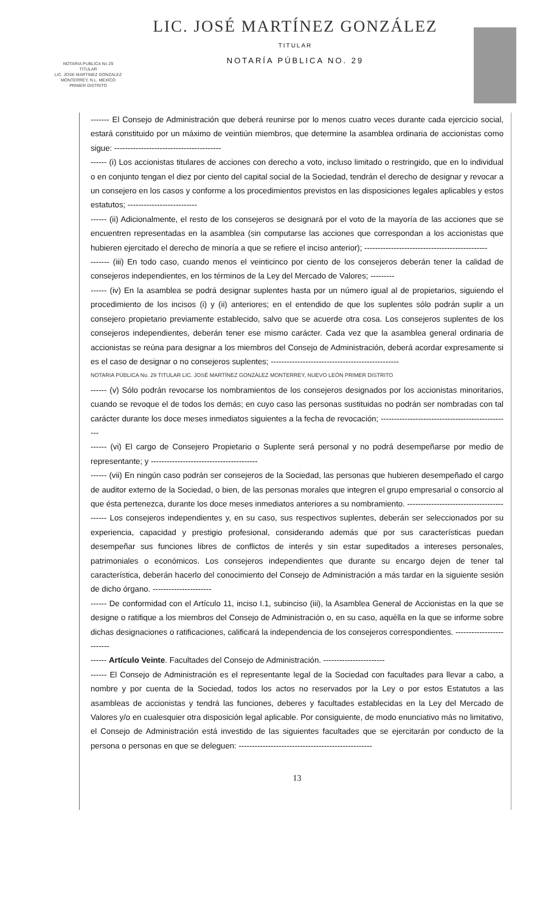NOTARIA PUBLICA No 29
TITULAR
LIC. JOSE MARTINEZ GONZALEZ
MONTERREY, N.L. MEXICO
PRIMER DISTRITO
LIC. JOSÉ MARTÍNEZ GONZÁLEZ
TITULAR
NOTARÍA PÚBLICA NO. 29
------- El Consejo de Administración que deberá reunirse por lo menos cuatro veces durante cada ejercicio social, estará constituido por un máximo de veintiún miembros, que determine la asamblea ordinaria de accionistas como sigue: ----------------------------------------
------ (i) Los accionistas titulares de acciones con derecho a voto, incluso limitado o restringido, que en lo individual o en conjunto tengan el diez por ciento del capital social de la Sociedad, tendrán el derecho de designar y revocar a un consejero en los casos y conforme a los procedimientos previstos en las disposiciones legales aplicables y estos estatutos; --------------------------
------ (ii) Adicionalmente, el resto de los consejeros se designará por el voto de la mayoría de las acciones que se encuentren representadas en la asamblea (sin computarse las acciones que correspondan a los accionistas que hubieren ejercitado el derecho de minoría a que se refiere el inciso anterior); ----------------------------------------------
------- (iii) En todo caso, cuando menos el veinticinco por ciento de los consejeros deberán tener la calidad de consejeros independientes, en los términos de la Ley del Mercado de Valores; ---------
------ (iv) En la asamblea se podrá designar suplentes hasta por un número igual al de propietarios, siguiendo el procedimiento de los incisos (i) y (ii) anteriores; en el entendido de que los suplentes sólo podrán suplir a un consejero propietario previamente establecido, salvo que se acuerde otra cosa. Los consejeros suplentes de los consejeros independientes, deberán tener ese mismo carácter. Cada vez que la asamblea general ordinaria de accionistas se reúna para designar a los miembros del Consejo de Administración, deberá acordar expresamente si es el caso de designar o no consejeros suplentes; ------------------------------------------------
NOTARIA PÚBLICA No. 29 TITULAR LIC. JOSÉ MARTÍNEZ GONZÁLEZ MONTERREY, NUEVO LEÓN PRIMER DISTRITO
------ (v) Sólo podrán revocarse los nombramientos de los consejeros designados por los accionistas minoritarios, cuando se revoque el de todos los demás; en cuyo caso las personas sustituidas no podrán ser nombradas con tal carácter durante los doce meses inmediatos siguientes a la fecha de revocación; -------------------------------------------------
------ (vi) El cargo de Consejero Propietario o Suplente será personal y no podrá desempeñarse por medio de representante; y ----------------------------------------
------ (vii) En ningún caso podrán ser consejeros de la Sociedad, las personas que hubieren desempeñado el cargo de auditor externo de la Sociedad, o bien, de las personas morales que integren el grupo empresarial o consorcio al que ésta pertenezca, durante los doce meses inmediatos anteriores a su nombramiento. ------------------------------------
------ Los consejeros independientes y, en su caso, sus respectivos suplentes, deberán ser seleccionados por su experiencia, capacidad y prestigio profesional, considerando además que por sus características puedan desempeñar sus funciones libres de conflictos de interés y sin estar supeditados a intereses personales, patrimoniales o económicos. Los consejeros independientes que durante su encargo dejen de tener tal característica, deberán hacerlo del conocimiento del Consejo de Administración a más tardar en la siguiente sesión de dicho órgano. ----------------------
------ De conformidad con el Artículo 11, inciso I.1, subinciso (iii), la Asamblea General de Accionistas en la que se designe o ratifique a los miembros del Consejo de Administración o, en su caso, aquélla en la que se informe sobre dichas designaciones o ratificaciones, calificará la independencia de los consejeros correspondientes. -------------------------
------ Artículo Veinte. Facultades del Consejo de Administración. -----------------------
------ El Consejo de Administración es el representante legal de la Sociedad con facultades para llevar a cabo, a nombre y por cuenta de la Sociedad, todos los actos no reservados por la Ley o por estos Estatutos a las asambleas de accionistas y tendrá las funciones, deberes y facultades establecidas en la Ley del Mercado de Valores y/o en cualesquier otra disposición legal aplicable. Por consiguiente, de modo enunciativo más no limitativo, el Consejo de Administración está investido de las siguientes facultades que se ejercitarán por conducto de la persona o personas en que se deleguen: --------------------------------------------------
13